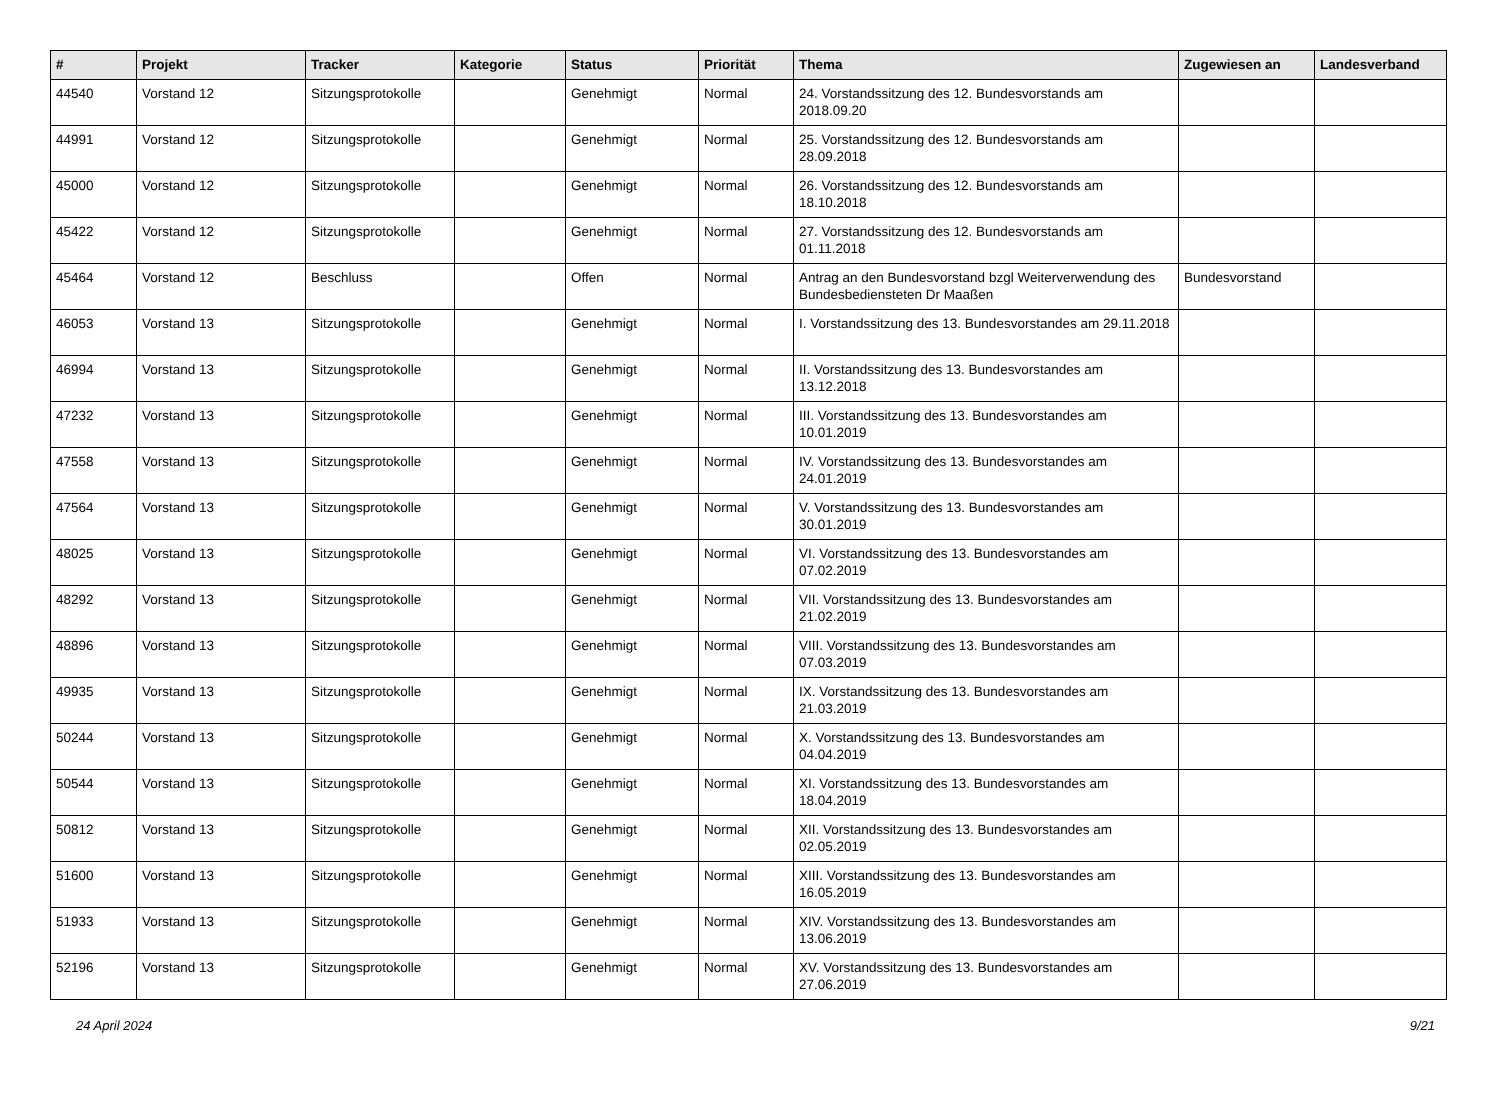| # | Projekt | Tracker | Kategorie | Status | Priorität | Thema | Zugewiesen an | Landesverband |
| --- | --- | --- | --- | --- | --- | --- | --- | --- |
| 44540 | Vorstand 12 | Sitzungsprotokolle | | Genehmigt | Normal | 24. Vorstandssitzung des 12. Bundesvorstands am 2018.09.20 | | |
| 44991 | Vorstand 12 | Sitzungsprotokolle | | Genehmigt | Normal | 25. Vorstandssitzung des 12. Bundesvorstands am 28.09.2018 | | |
| 45000 | Vorstand 12 | Sitzungsprotokolle | | Genehmigt | Normal | 26. Vorstandssitzung des 12. Bundesvorstands am 18.10.2018 | | |
| 45422 | Vorstand 12 | Sitzungsprotokolle | | Genehmigt | Normal | 27. Vorstandssitzung des 12. Bundesvorstands am 01.11.2018 | | |
| 45464 | Vorstand 12 | Beschluss | | Offen | Normal | Antrag an den Bundesvorstand bzgl Weiterverwendung des Bundesbediensteten Dr Maaßen | Bundesvorstand | |
| 46053 | Vorstand 13 | Sitzungsprotokolle | | Genehmigt | Normal | I. Vorstandssitzung des 13. Bundesvorstandes am 29.11.2018 | | |
| 46994 | Vorstand 13 | Sitzungsprotokolle | | Genehmigt | Normal | II. Vorstandssitzung des 13. Bundesvorstandes am 13.12.2018 | | |
| 47232 | Vorstand 13 | Sitzungsprotokolle | | Genehmigt | Normal | III. Vorstandssitzung des 13. Bundesvorstandes am 10.01.2019 | | |
| 47558 | Vorstand 13 | Sitzungsprotokolle | | Genehmigt | Normal | IV. Vorstandssitzung des 13. Bundesvorstandes am 24.01.2019 | | |
| 47564 | Vorstand 13 | Sitzungsprotokolle | | Genehmigt | Normal | V. Vorstandssitzung des 13. Bundesvorstandes am 30.01.2019 | | |
| 48025 | Vorstand 13 | Sitzungsprotokolle | | Genehmigt | Normal | VI. Vorstandssitzung des 13. Bundesvorstandes am 07.02.2019 | | |
| 48292 | Vorstand 13 | Sitzungsprotokolle | | Genehmigt | Normal | VII. Vorstandssitzung des 13. Bundesvorstandes am 21.02.2019 | | |
| 48896 | Vorstand 13 | Sitzungsprotokolle | | Genehmigt | Normal | VIII. Vorstandssitzung des 13. Bundesvorstandes am 07.03.2019 | | |
| 49935 | Vorstand 13 | Sitzungsprotokolle | | Genehmigt | Normal | IX. Vorstandssitzung des 13. Bundesvorstandes am 21.03.2019 | | |
| 50244 | Vorstand 13 | Sitzungsprotokolle | | Genehmigt | Normal | X. Vorstandssitzung des 13. Bundesvorstandes am 04.04.2019 | | |
| 50544 | Vorstand 13 | Sitzungsprotokolle | | Genehmigt | Normal | XI. Vorstandssitzung des 13. Bundesvorstandes am 18.04.2019 | | |
| 50812 | Vorstand 13 | Sitzungsprotokolle | | Genehmigt | Normal | XII. Vorstandssitzung des 13. Bundesvorstandes am 02.05.2019 | | |
| 51600 | Vorstand 13 | Sitzungsprotokolle | | Genehmigt | Normal | XIII. Vorstandssitzung des 13. Bundesvorstandes am 16.05.2019 | | |
| 51933 | Vorstand 13 | Sitzungsprotokolle | | Genehmigt | Normal | XIV. Vorstandssitzung des 13. Bundesvorstandes am 13.06.2019 | | |
| 52196 | Vorstand 13 | Sitzungsprotokolle | | Genehmigt | Normal | XV. Vorstandssitzung des 13. Bundesvorstandes am 27.06.2019 | | |
24 April 2024 9/21